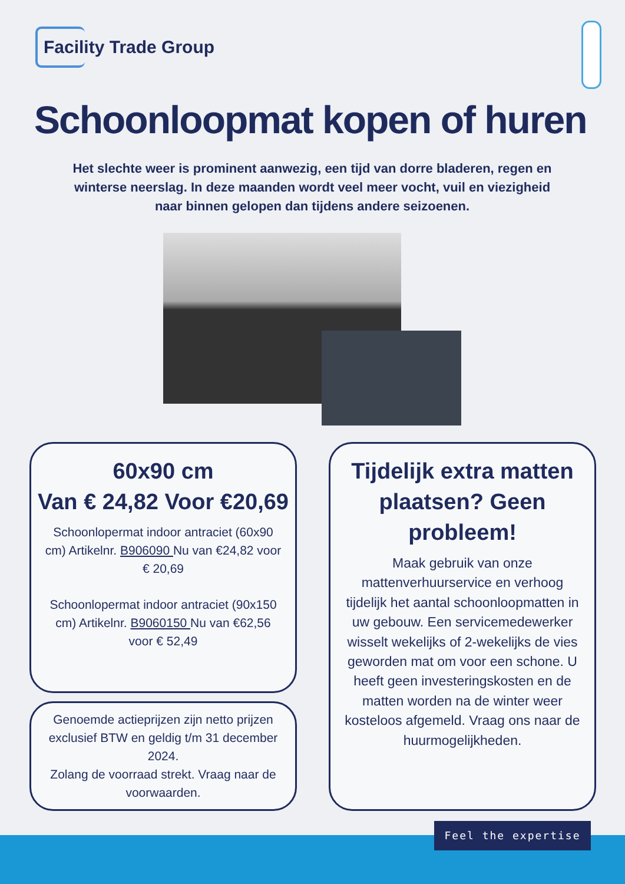Facility Trade Group
Schoonloopmat kopen of huren
Het slechte weer is prominent aanwezig, een tijd van dorre bladeren, regen en winterse neerslag. In deze maanden wordt veel meer vocht, vuil en viezigheid naar binnen gelopen dan tijdens andere seizoenen.
60x90 cm
Van € 24,82 Voor €20,69
Schoonlopermat indoor antraciet (60x90 cm) Artikelnr. B906090 Nu van €24,82 voor € 20,69
Schoonlopermat indoor antraciet (90x150 cm) Artikelnr. B9060150 Nu van €62,56 voor € 52,49
Genoemde actieprijzen zijn netto prijzen exclusief BTW en geldig t/m 31 december 2024.
Zolang de voorraad strekt. Vraag naar de voorwaarden.
Tijdelijk extra matten plaatsen? Geen probleem!
Maak gebruik van onze mattenverhuurservice en verhoog tijdelijk het aantal schoonloopmatten in uw gebouw. Een servicemedewerker wisselt wekelijks of 2-wekelijks de vies geworden mat om voor een schone. U heeft geen investeringskosten en de matten worden na de winter weer kosteloos afgemeld. Vraag ons naar de huurmogelijkheden.
Feel the expertise